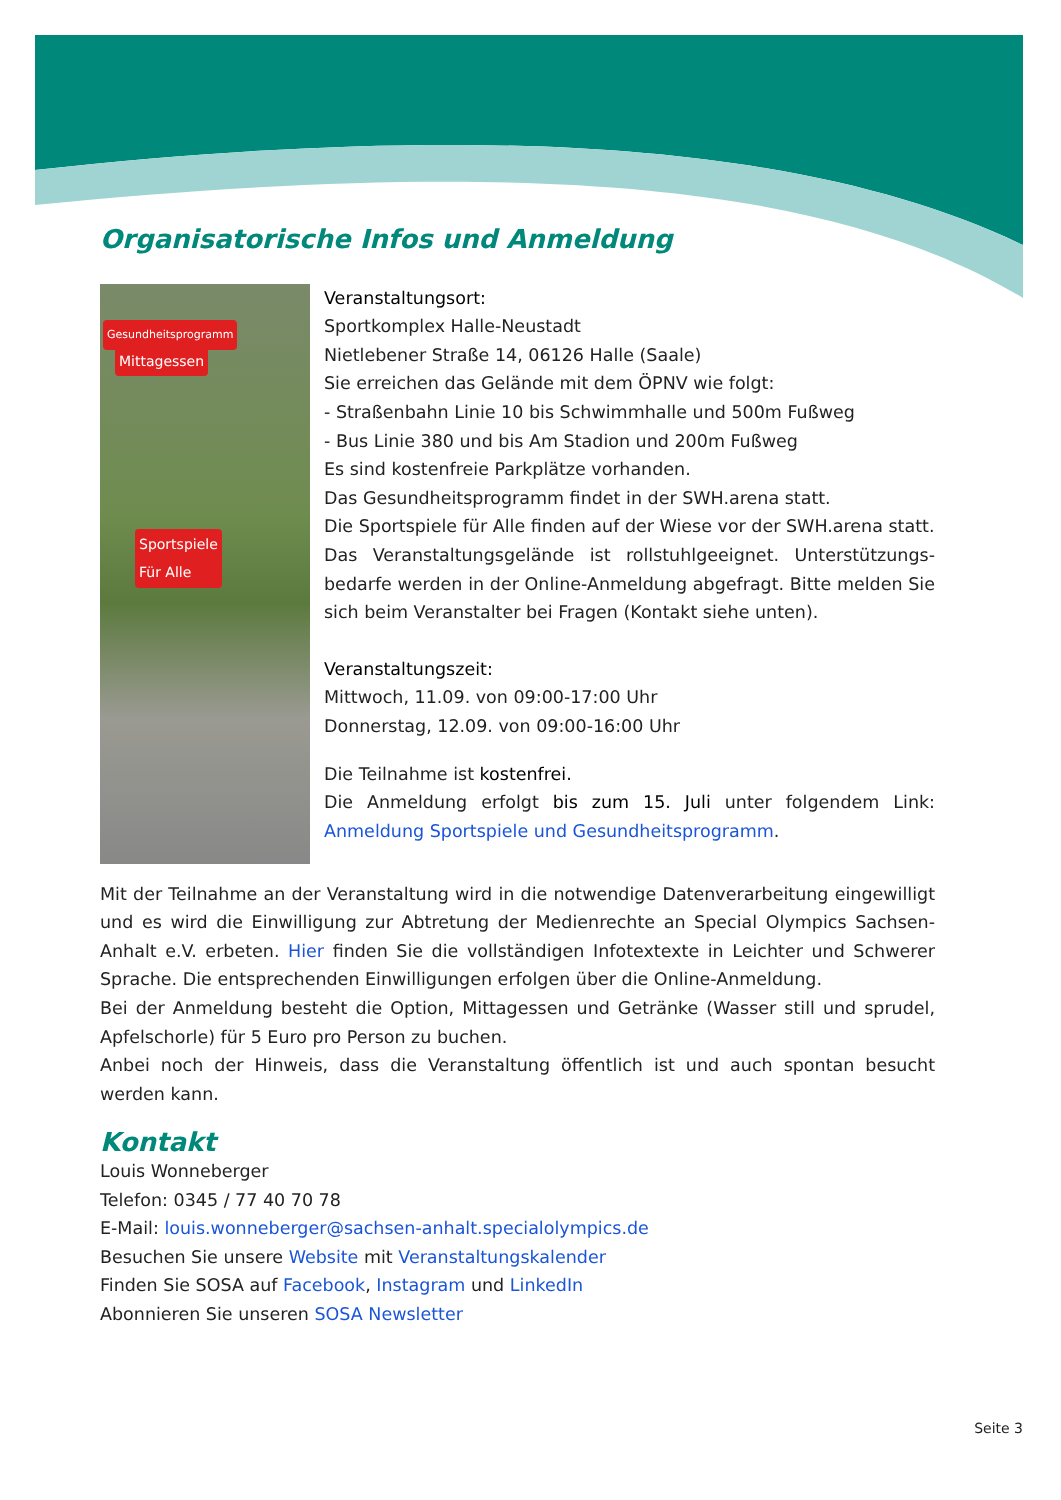Organisatorische Infos und Anmeldung
Gesundheitsprogramm
Mittagessen
Sportspiele
Für Alle
Veranstaltungsort:
Sportkomplex Halle-Neustadt
Nietlebener Straße 14, 06126 Halle (Saale)
Sie erreichen das Gelände mit dem ÖPNV wie folgt:
- Straßenbahn Linie 10 bis Schwimmhalle und 500m Fußweg
- Bus Linie 380 und bis Am Stadion und 200m Fußweg
Es sind kostenfreie Parkplätze vorhanden.
Das Gesundheitsprogramm findet in der SWH.arena statt.
Die Sportspiele für Alle finden auf der Wiese vor der SWH.arena statt.
Das Veranstaltungsgelände ist rollstuhlgeeignet. Unterstützungs­bedarfe werden in der Online-Anmeldung abgefragt. Bitte melden Sie sich beim Veranstalter bei Fragen (Kontakt siehe unten).
Veranstaltungszeit:
Mittwoch, 11.09. von 09:00-17:00 Uhr
Donnerstag, 12.09. von 09:00-16:00 Uhr
Die Teilnahme ist kostenfrei.
Die Anmeldung erfolgt bis zum 15. Juli unter folgendem Link: Anmeldung Sportspiele und Gesundheitsprogramm.
Mit der Teilnahme an der Veranstaltung wird in die notwendige Datenverarbeitung eingewilligt und es wird die Einwilligung zur Abtretung der Medienrechte an Special Olympics Sachsen-Anhalt e.V. erbeten. Hier finden Sie die vollständigen Infotextexte in Leichter und Schwerer Sprache. Die entsprechenden Einwilligungen erfolgen über die Online-Anmeldung.
Bei der Anmeldung besteht die Option, Mittagessen und Getränke (Wasser still und sprudel, Apfelschorle) für 5 Euro pro Person zu buchen.
Anbei noch der Hinweis, dass die Veranstaltung öffentlich ist und auch spontan besucht werden kann.
Kontakt
Louis Wonneberger
Telefon: 0345 / 77 40 70 78
E-Mail: louis.wonneberger@sachsen-anhalt.specialolympics.de
Besuchen Sie unsere Website mit Veranstaltungskalender
Finden Sie SOSA auf Facebook, Instagram und LinkedIn
Abonnieren Sie unseren SOSA Newsletter
Seite 3